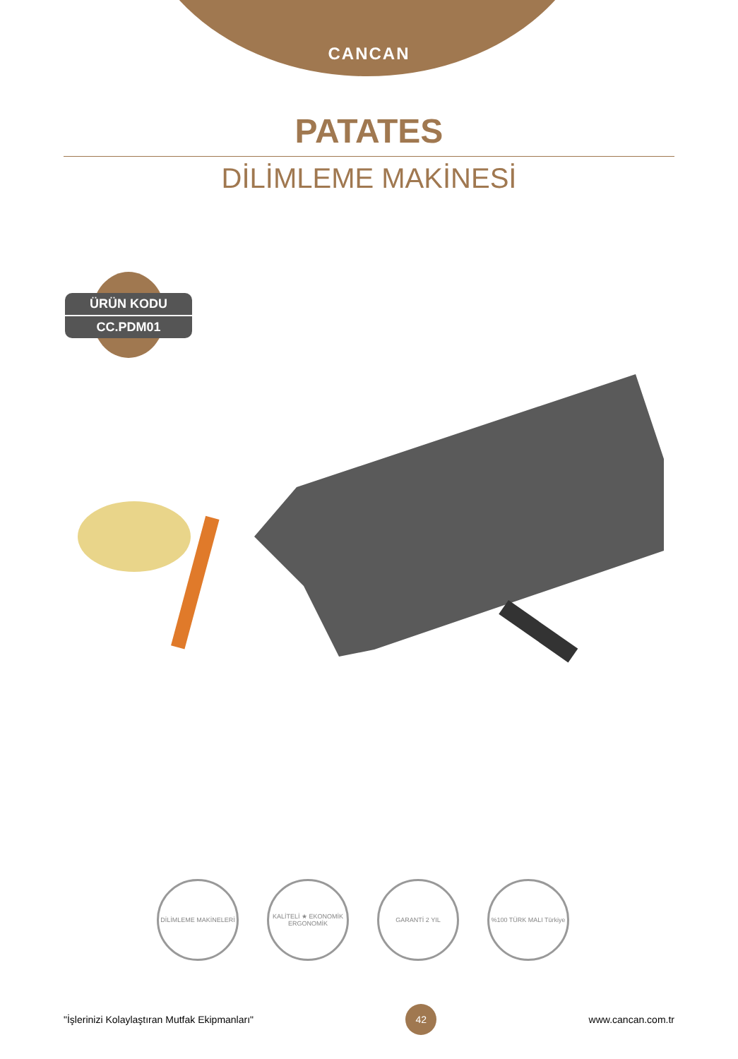CANCAN
PATATES
DİLİMLEME MAKİNESİ
ÜRÜN KODU
CC.PDM01
DİLİMLEME MAKİNELERİ KALİTELİ ★ EKONOMİK ERGONOMİK
GARANTİ 2 YIL %100 TÜRK MALI Türkiye
"İşlerinizi Kolaylaştıran Mutfak Ekipmanları" 42 www.cancan.com.tr